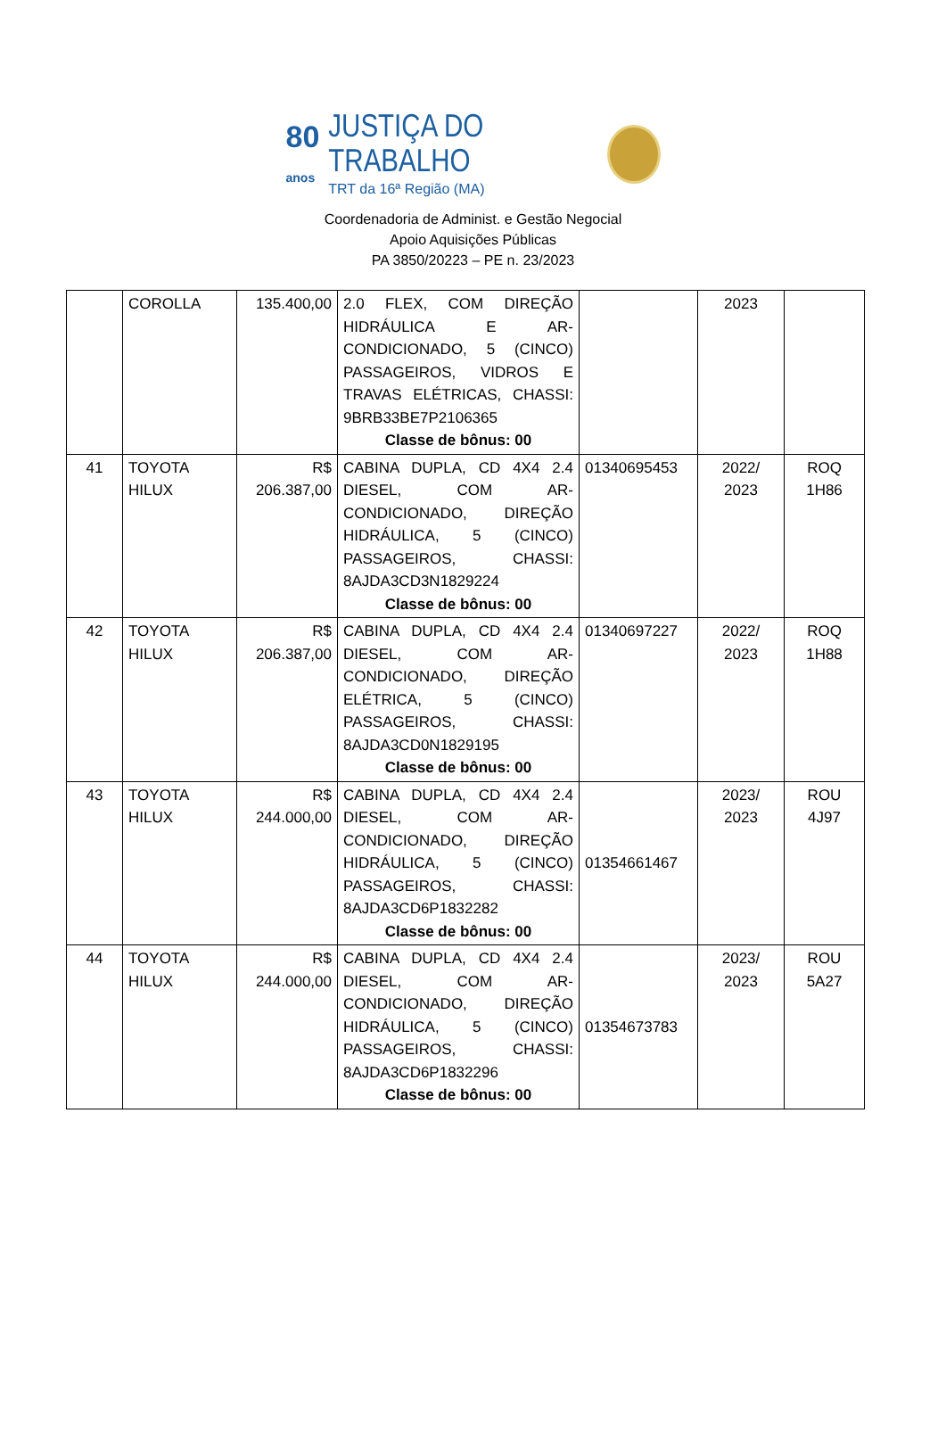80
anos
JUSTIÇA DO TRABALHO
TRT da 16ª Região (MA)
Coordenadoria de Administ. e Gestão Negocial
Apoio Aquisições Públicas
PA 3850/20223 – PE n. 23/2023
| | COROLLA | 135.400,00 | 2.0 FLEX, COM DIREÇÃO HIDRÁULICA E AR-CONDICIONADO, 5 (CINCO) PASSAGEIROS, VIDROS E TRAVAS ELÉTRICAS, CHASSI: 9BRB33BE7P2106365 Classe de bônus: 00 | | 2023 | |
| 41 | TOYOTA HILUX | R$ 206.387,00 | CABINA DUPLA, CD 4X4 2.4 DIESEL, COM AR-CONDICIONADO, DIREÇÃO HIDRÁULICA, 5 (CINCO) PASSAGEIROS, CHASSI: 8AJDA3CD3N1829224 Classe de bônus: 00 | 01340695453 | 2022/ 2023 | ROQ 1H86 |
| 42 | TOYOTA HILUX | R$ 206.387,00 | CABINA DUPLA, CD 4X4 2.4 DIESEL, COM AR-CONDICIONADO, DIREÇÃO ELÉTRICA, 5 (CINCO) PASSAGEIROS, CHASSI: 8AJDA3CD0N1829195 Classe de bônus: 00 | 01340697227 | 2022/ 2023 | ROQ 1H88 |
| 43 | TOYOTA HILUX | R$ 244.000,00 | CABINA DUPLA, CD 4X4 2.4 DIESEL, COM AR-CONDICIONADO, DIREÇÃO HIDRÁULICA, 5 (CINCO) PASSAGEIROS, CHASSI: 8AJDA3CD6P1832282 Classe de bônus: 00 | 01354661467 | 2023/ 2023 | ROU 4J97 |
| 44 | TOYOTA HILUX | R$ 244.000,00 | CABINA DUPLA, CD 4X4 2.4 DIESEL, COM AR-CONDICIONADO, DIREÇÃO HIDRÁULICA, 5 (CINCO) PASSAGEIROS, CHASSI: 8AJDA3CD6P1832296 Classe de bônus: 00 | 01354673783 | 2023/ 2023 | ROU 5A27 |